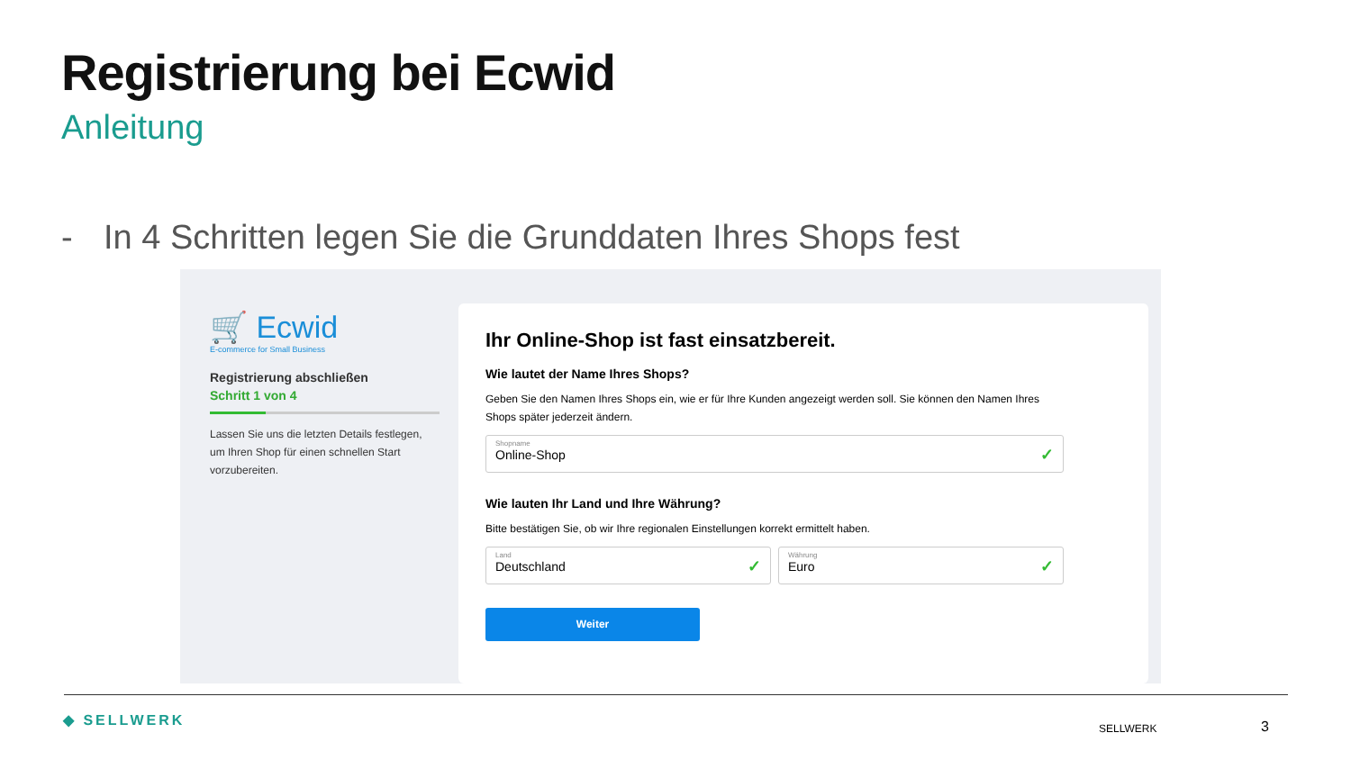Registrierung bei Ecwid
Anleitung
- In 4 Schritten legen Sie die Grunddaten Ihres Shops fest
🛒 Ecwid
E-commerce for Small Business
Registrierung abschließen
Schritt 1 von 4
Lassen Sie uns die letzten Details festlegen, um Ihren Shop für einen schnellen Start vorzubereiten.
Ihr Online-Shop ist fast einsatzbereit.
Wie lautet der Name Ihres Shops?
Geben Sie den Namen Ihres Shops ein, wie er für Ihre Kunden angezeigt werden soll. Sie können den Namen Ihres Shops später jederzeit ändern.
Shopname
Online-Shop
✓
Wie lauten Ihr Land und Ihre Währung?
Bitte bestätigen Sie, ob wir Ihre regionalen Einstellungen korrekt ermittelt haben.
Land
Deutschland
✓
Währung
Euro
✓
Weiter
◆ SELLWERK SELLWERK 3